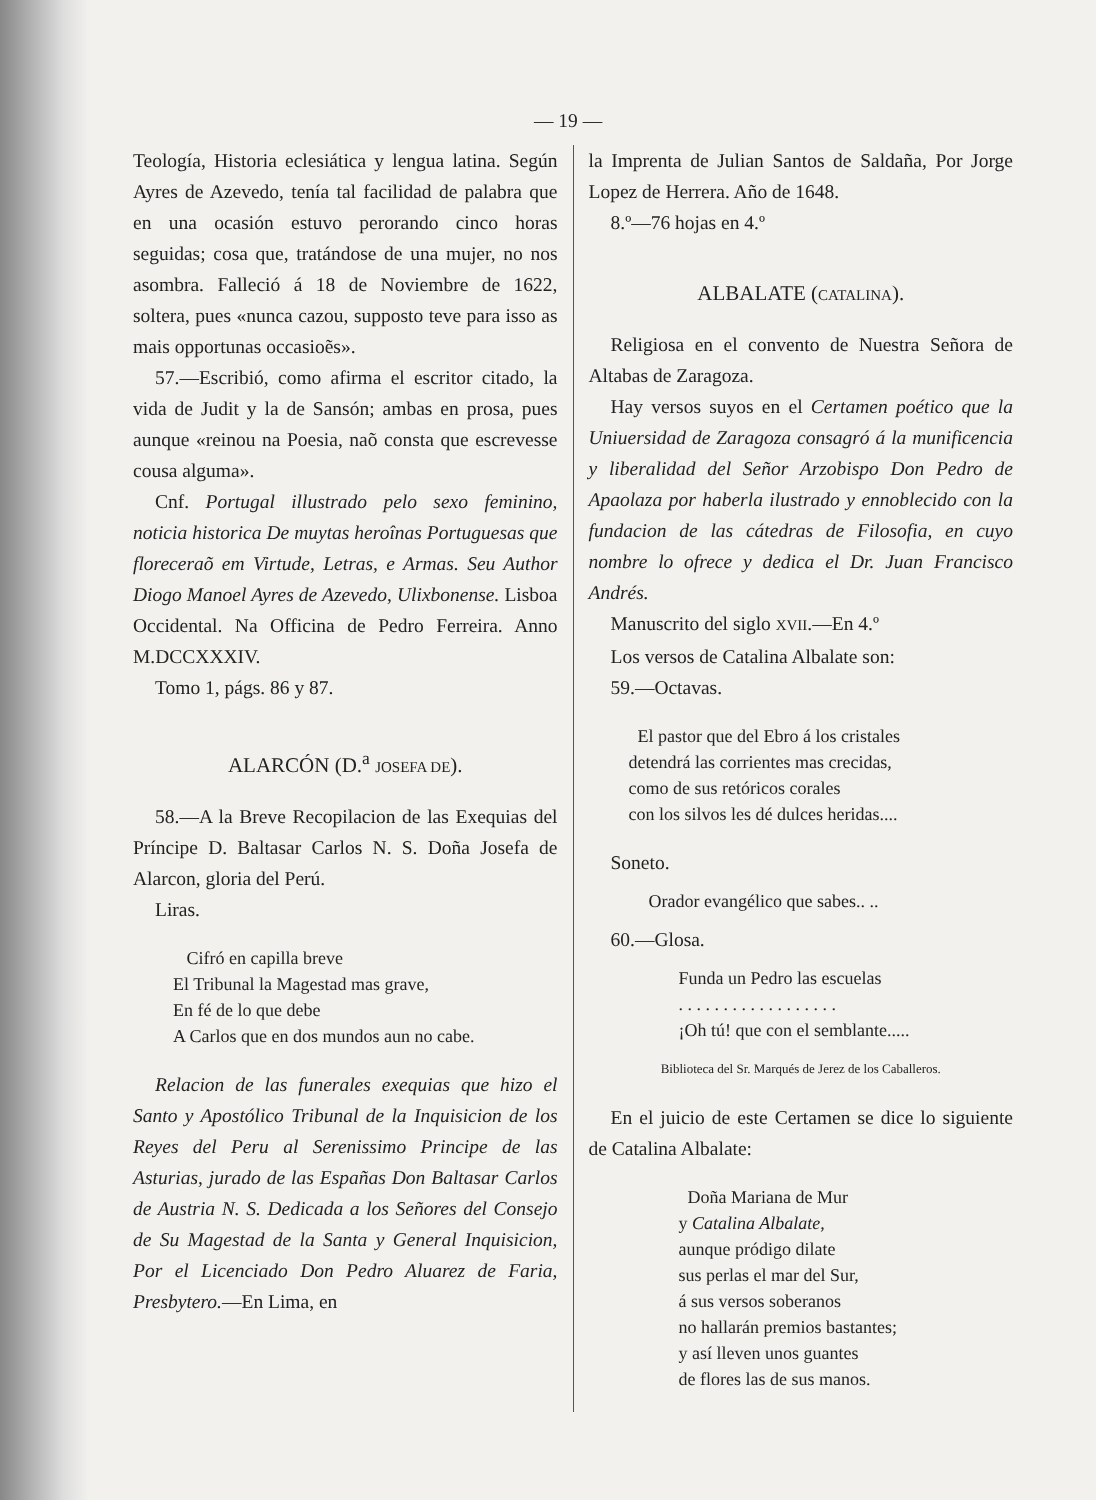— 19 —
Teología, Historia eclesiática y lengua latina. Según Ayres de Azevedo, tenía tal facilidad de palabra que en una ocasión estuvo perorando cinco horas seguidas; cosa que, tratándose de una mujer, no nos asombra. Falleció á 18 de Noviembre de 1622, soltera, pues «nunca cazou, supposto teve para isso as mais opportunas occasioẽs».
57.—Escribió, como afirma el escritor citado, la vida de Judit y la de Sansón; ambas en prosa, pues aunque «reinou na Poesia, naõ consta que escrevesse cousa alguma».
Cnf. Portugal illustrado pelo sexo feminino, noticia historica De muytas heroînas Portuguesas que floreceraõ em Virtude, Letras, e Armas. Seu Author Diogo Manoel Ayres de Azevedo, Ulixbonense. Lisboa Occidental. Na Officina de Pedro Ferreira. Anno M.DCCXXXIV.
Tomo 1, págs. 86 y 87.
ALARCÓN (D.<sup>a</sup> JOSEFA DE).
58.—A la Breve Recopilacion de las Exequias del Príncipe D. Baltasar Carlos N. S. Doña Josefa de Alarcon, gloria del Perú.
Liras.
Cifró en capilla breve
El Tribunal la Magestad mas grave,
En fé de lo que debe
A Carlos que en dos mundos aun no cabe.
Relacion de las funerales exequias que hizo el Santo y Apostólico Tribunal de la Inquisicion de los Reyes del Peru al Serenissimo Principe de las Asturias, jurado de las Españas Don Baltasar Carlos de Austria N. S. Dedicada a los Señores del Consejo de Su Magestad de la Santa y General Inquisicion, Por el Licenciado Don Pedro Aluarez de Faria, Presbytero.—En Lima, en
la Imprenta de Julian Santos de Saldaña, Por Jorge Lopez de Herrera. Año de 1648.
8.º—76 hojas en 4.º
ALBALATE (CATALINA).
Religiosa en el convento de Nuestra Señora de Altabas de Zaragoza.
Hay versos suyos en el Certamen poético que la Uniuersidad de Zaragoza consagró á la munificencia y liberalidad del Señor Arzobispo Don Pedro de Apaolaza por haberla ilustrado y ennoblecido con la fundacion de las cátedras de Filosofia, en cuyo nombre lo ofrece y dedica el Dr. Juan Francisco Andrés.
Manuscrito del siglo XVII.—En 4.º
Los versos de Catalina Albalate son:
59.—Octavas.
El pastor que del Ebro á los cristales
detendrá las corrientes mas crecidas,
como de sus retóricos corales
con los silvos les dé dulces heridas....
Soneto.
Orador evangélico que sabes.. ..
60.—Glosa.
Funda un Pedro las escuelas
. . . . . . . . . . . . . . . . . .
¡Oh tú! que con el semblante.....
Biblioteca del Sr. Marqués de Jerez de los Caballeros.
En el juicio de este Certamen se dice lo siguiente de Catalina Albalate:
Doña Mariana de Mur
y Catalina Albalate,
aunque pródigo dilate
sus perlas el mar del Sur,
á sus versos soberanos
no hallarán premios bastantes;
y así lleven unos guantes
de flores las de sus manos.